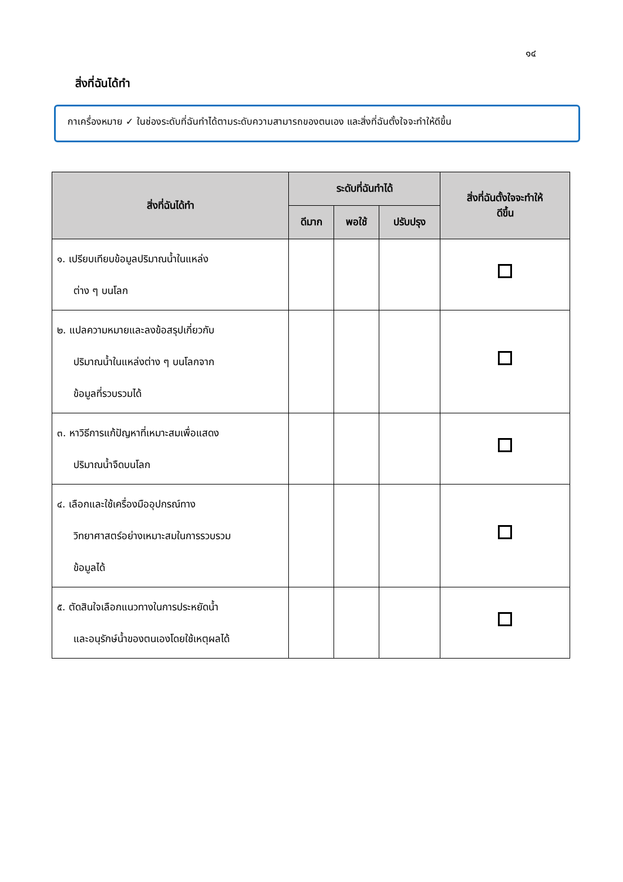๑๔
สิ่งที่ฉันได้ทำ
กาเครื่องหมาย ✓ ในช่องระดับที่ฉันทำได้ตามระดับความสามารถของตนเอง และสิ่งที่ฉันตั้งใจจะทำให้ดีขึ้น
| สิ่งที่ฉันได้ทำ | ระดับที่ฉันทำได้ | | | สิ่งที่ฉันตั้งใจจะทำให้ ดีขึ้น |
| --- | --- | --- | --- | --- |
| | ดีมาก | พอใช้ | ปรับปรุง | |
| ๑. เปรียบเทียบข้อมูลปริมาณน้ำในแหล่ง ต่าง ๆ บนโลก | | | | |
| ๒. แปลความหมายและลงข้อสรุปเกี่ยวกับ ปริมาณน้ำในแหล่งต่าง ๆ บนโลกจาก ข้อมูลที่รวบรวมได้ | | | | |
| ๓. หาวิธีการแก้ปัญหาที่เหมาะสมเพื่อแสดง ปริมาณน้ำจืดบนโลก | | | | |
| ๔. เลือกและใช้เครื่องมืออุปกรณ์ทาง วิทยาศาสตร์อย่างเหมาะสมในการรวบรวม ข้อมูลได้ | | | | |
| ๕. ตัดสินใจเลือกแนวทางในการประหยัดน้ำ และอนุรักษ์น้ำของตนเองโดยใช้เหตุผลได้ | | | | |